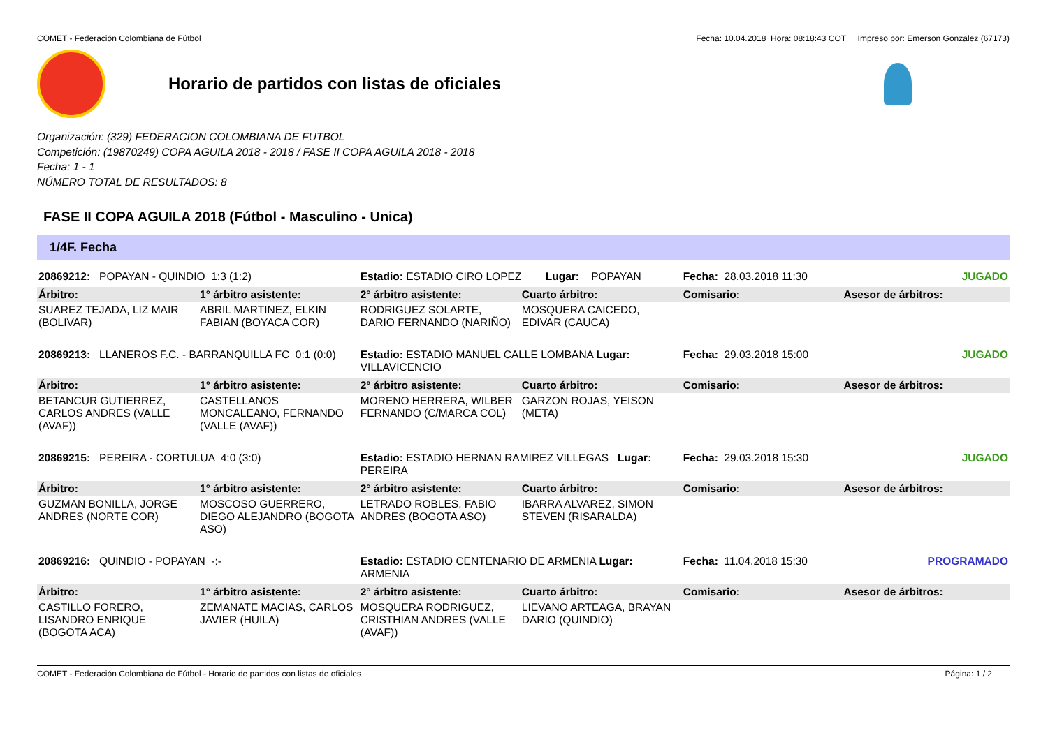COMET - Federación Colombiana de Fútbol Fecha: 10.04.2018 Hora: 08:18:43 COT Impreso por: Emerson Gonzalez (67173)
Horario de partidos con listas de oficiales
Organización: (329) FEDERACION COLOMBIANA DE FUTBOL
Competición: (19870249) COPA AGUILA 2018 - 2018 / FASE II COPA AGUILA 2018 - 2018
Fecha: 1 - 1
NÚMERO TOTAL DE RESULTADOS: 8
FASE II COPA AGUILA 2018 (Fútbol - Masculino - Unica)
1/4F. Fecha
| 20869212: POPAYAN - QUINDIO 1:3 (1:2) | | Estadio: ESTADIO CIRO LOPEZ Lugar: POPAYAN | | Fecha: 28.03.2018 11:30 JUGADO | |
| Árbitro: | 1° árbitro asistente: | 2° árbitro asistente: | Cuarto árbitro: | Comisario: | Asesor de árbitros: |
| SUAREZ TEJADA, LIZ MAIR (BOLIVAR) | ABRIL MARTINEZ, ELKIN FABIAN (BOYACA COR) | RODRIGUEZ SOLARTE, DARIO FERNANDO (NARIÑO) | MOSQUERA CAICEDO, EDIVAR (CAUCA) | | |
| 20869213: LLANEROS F.C. - BARRANQUILLA FC 0:1 (0:0) | | Estadio: ESTADIO MANUEL CALLE LOMBANA Lugar: VILLAVICENCIO | | Fecha: 29.03.2018 15:00 JUGADO | |
| Árbitro: | 1° árbitro asistente: | 2° árbitro asistente: | Cuarto árbitro: | Comisario: | Asesor de árbitros: |
| BETANCUR GUTIERREZ, CARLOS ANDRES (VALLE (AVAF)) | CASTELLANOS MONCALEANO, FERNANDO (VALLE (AVAF)) | MORENO HERRERA, WILBER FERNANDO (C/MARCA COL) | GARZON ROJAS, YEISON (META) | | |
| 20869215: PEREIRA - CORTULUA 4:0 (3:0) | | Estadio: ESTADIO HERNAN RAMIREZ VILLEGAS Lugar: PEREIRA | | Fecha: 29.03.2018 15:30 JUGADO | |
| Árbitro: | 1° árbitro asistente: | 2° árbitro asistente: | Cuarto árbitro: | Comisario: | Asesor de árbitros: |
| GUZMAN BONILLA, JORGE ANDRES (NORTE COR) | MOSCOSO GUERRERO, DIEGO ALEJANDRO (BOGOTA ASO) | LETRADO ROBLES, FABIO ANDRES (BOGOTA ASO) | IBARRA ALVAREZ, SIMON STEVEN (RISARALDA) | | |
| 20869216: QUINDIO - POPAYAN -:- | | Estadio: ESTADIO CENTENARIO DE ARMENIA Lugar: ARMENIA | | Fecha: 11.04.2018 15:30 PROGRAMADO | |
| Árbitro: | 1° árbitro asistente: | 2° árbitro asistente: | Cuarto árbitro: | Comisario: | Asesor de árbitros: |
| CASTILLO FORERO, LISANDRO ENRIQUE (BOGOTA ACA) | ZEMANATE MACIAS, CARLOS JAVIER (HUILA) | MOSQUERA RODRIGUEZ, CRISTHIAN ANDRES (VALLE (AVAF)) | LIEVANO ARTEAGA, BRAYAN DARIO (QUINDIO) | | |
COMET - Federación Colombiana de Fútbol - Horario de partidos con listas de oficiales Página: 1 / 2